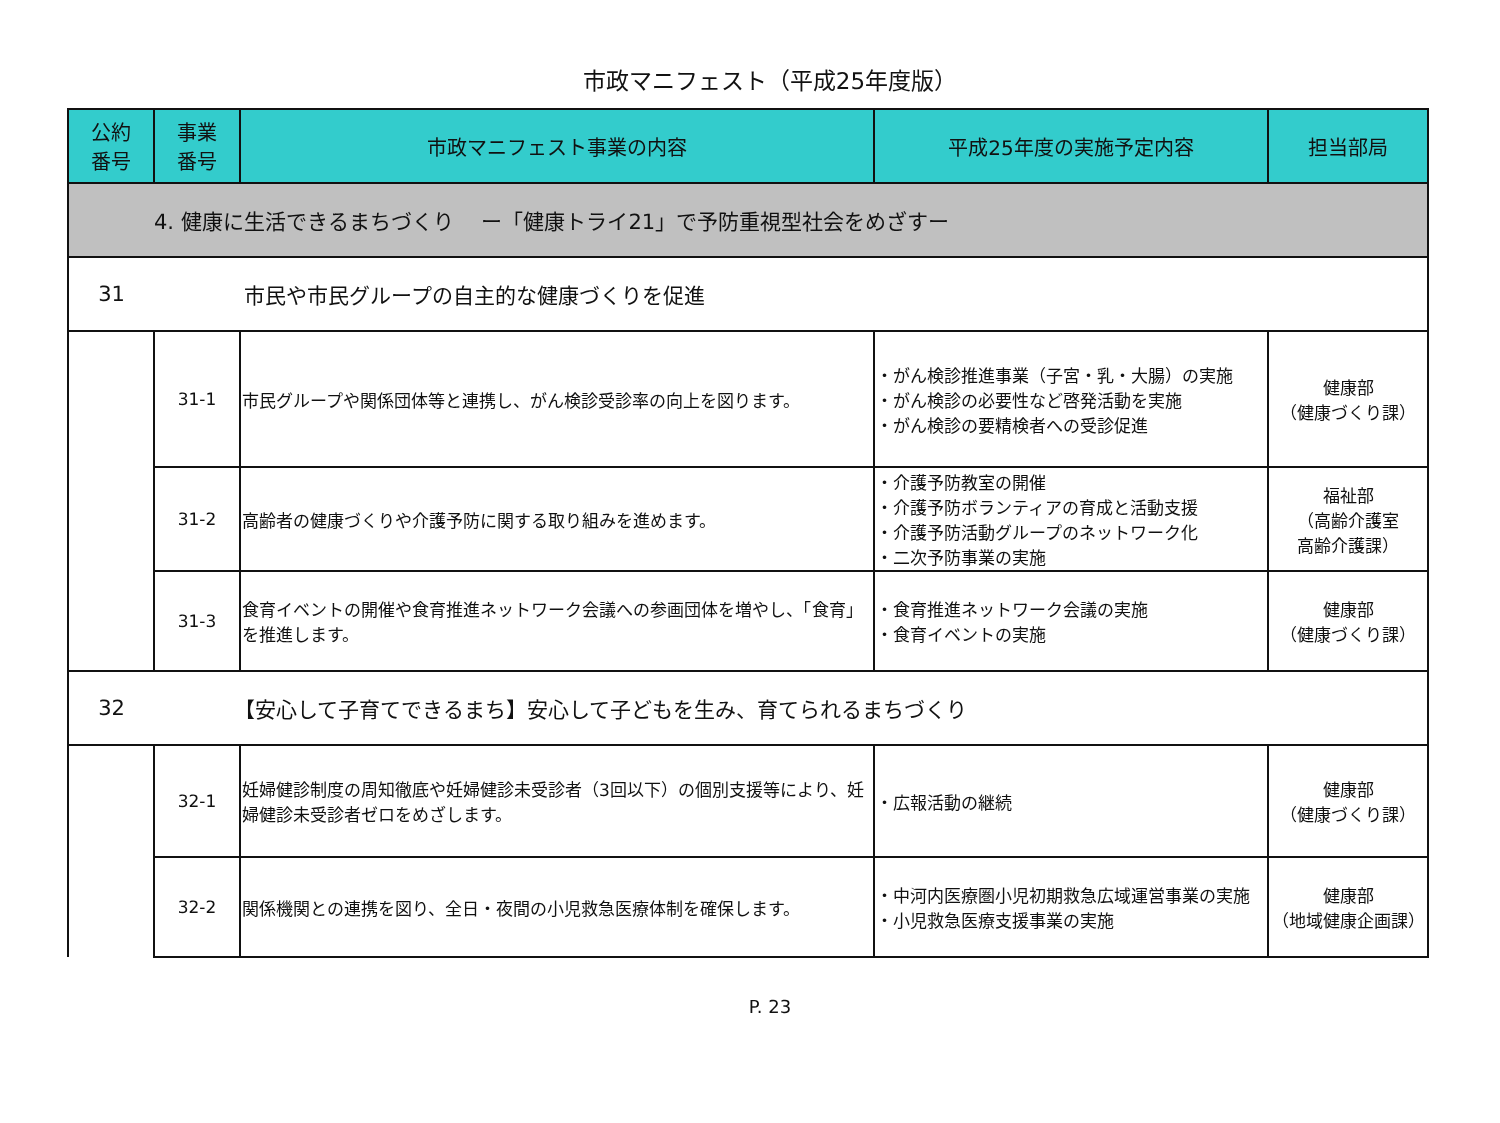市政マニフェスト（平成25年度版）
| 公約 番号 | 事業 番号 | 市政マニフェスト事業の内容 | 平成25年度の実施予定内容 | 担当部局 |
| --- | --- | --- | --- | --- |
| 4. 健康に生活できるまちづくり ー「健康トライ21」で予防重視型社会をめざすー | | | | |
| 31 | 市民や市民グループの自主的な健康づくりを促進 | | | |
| | 31-1 | 市民グループや関係団体等と連携し、がん検診受診率の向上を図ります。 | ・がん検診推進事業（子宮・乳・大腸）の実施 ・がん検診の必要性など啓発活動を実施 ・がん検診の要精検者への受診促進 | 健康部 （健康づくり課） |
| | 31-2 | 高齢者の健康づくりや介護予防に関する取り組みを進めます。 | ・介護予防教室の開催 ・介護予防ボランティアの育成と活動支援 ・介護予防活動グループのネットワーク化 ・二次予防事業の実施 | 福祉部 （高齢介護室 高齢介護課） |
| | 31-3 | 食育イベントの開催や食育推進ネットワーク会議への参画団体を増やし、「食育」を推進します。 | ・食育推進ネットワーク会議の実施 ・食育イベントの実施 | 健康部 （健康づくり課） |
| 32 | 【安心して子育てできるまち】安心して子どもを生み、育てられるまちづくり | | | |
| | 32-1 | 妊婦健診制度の周知徹底や妊婦健診未受診者（3回以下）の個別支援等により、妊婦健診未受診者ゼロをめざします。 | ・広報活動の継続 | 健康部 （健康づくり課） |
| | 32-2 | 関係機関との連携を図り、全日・夜間の小児救急医療体制を確保します。 | ・中河内医療圏小児初期救急広域運営事業の実施 ・小児救急医療支援事業の実施 | 健康部 （地域健康企画課） |
P. 23